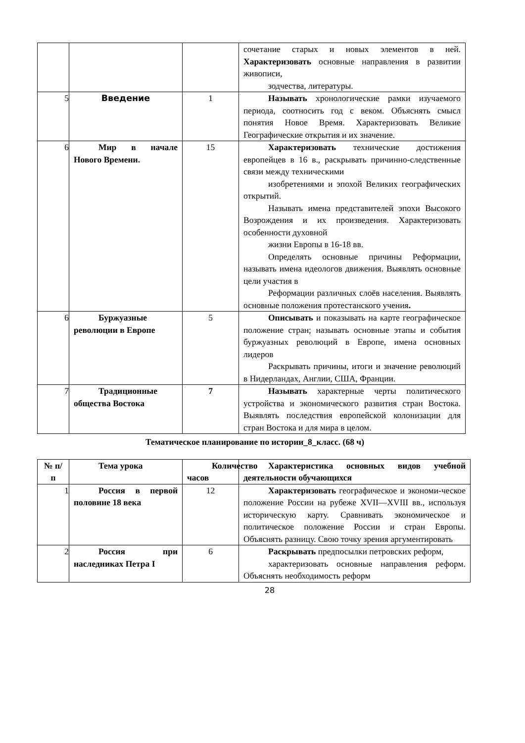| | | | сочетание старых и новых элементов в ней. Характеризовать основные направления в развитии живописи, зодчества, литературы. |
| 5 | Введение | 1 | Называть хронологические рамки изучаемого периода, соотносить год с веком. Объяснять смысл понятия Новое Время. Характеризовать Великие Географические открытия и их значение. |
| 6 | Мир в начале Нового Времени. | 15 | Характеризовать технические достижения европейцев в 16 в., раскрывать причинно-следственные связи между техническими изобретениями и эпохой Великих географических открытий. Называть имена представителей эпохи Высокого Возрождения и их произведения. Характеризовать особенности духовной жизни Европы в 16-18 вв. Определять основные причины Реформации, называть имена идеологов движения. Выявлять основные цели участия в Реформации различных слоёв населения. Выявлять основные положения протестанского учения . |
| 6 | Буржуазные революции в Европе | 5 | Описывать и показывать на карте географическое положение стран; называть основные этапы и события буржуазных революций в Европе, имена основных лидеров Раскрывать причины, итоги и значение революций в Нидерландах, Англии, США, Франции. |
| 7 | Традиционные общества Востока | 7 | Называть характерные черты политического устройства и экономического развития стран Востока. Выявлять последствия европейской колонизации для стран Востока и для мира в целом. |
Тематическое планирование по истории_8_класс. (68 ч)
| № п/п | Тема урока | Количество часов | Характеристика основных видов учебной деятельности обучающихся |
| --- | --- | --- | --- |
| 1 | Россия в первой половине 18 века | 12 | Характеризовать географическое и экономи-ческое положение России на рубеже XVII—XVIII вв., используя историческую карту. Сравнивать экономическое и политическое положение России и стран Европы. Объяснять разницу. Свою точку зрения аргументировать |
| 2 | Россия при наследниках Петра I | 6 | Раскрывать предпосылки петровских реформ, характеризовать основные направления реформ. Объяснять необходимость реформ |
28